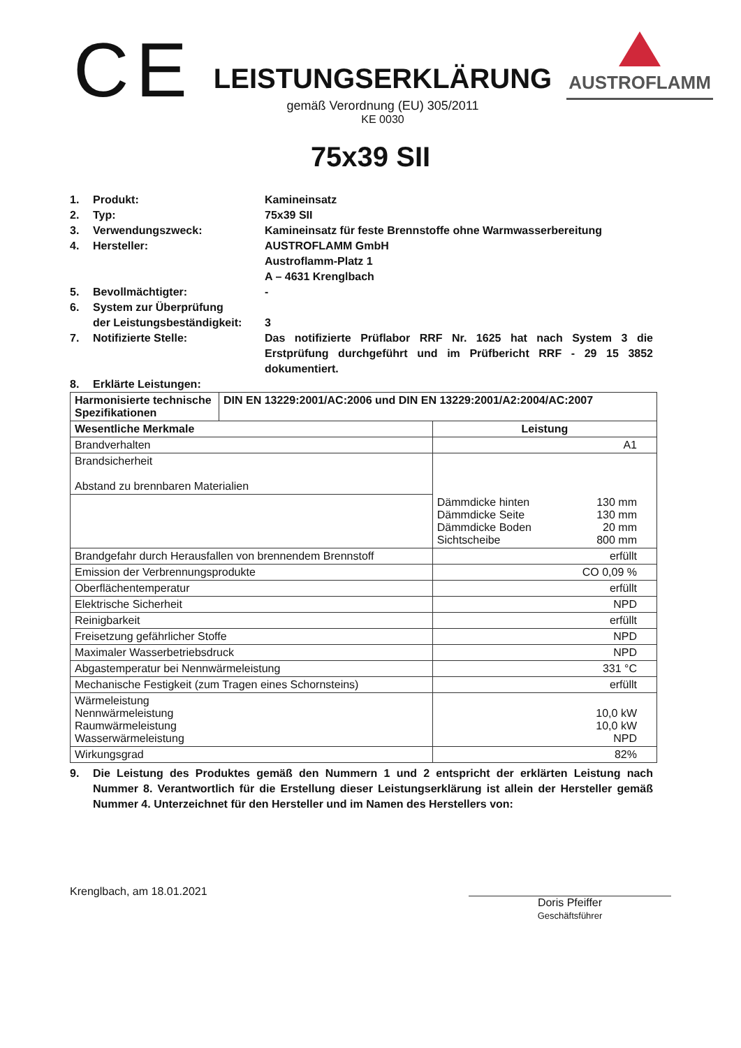CE
LEISTUNGSERKLÄRUNG
gemäß Verordnung (EU) 305/2011
KE 0030
AUSTROFLAMM
75x39 SII
1. Produkt: Kamineinsatz
2. Typ: 75x39 SII
3. Verwendungszweck: Kamineinsatz für feste Brennstoffe ohne Warmwasserbereitung
4. Hersteller: AUSTROFLAMM GmbH
Austroflamm-Platz 1
A – 4631 Krenglbach
5. Bevollmächtigter: -
6. System zur Überprüfung
der Leistungsbeständigkeit:
3
7. Notifizierte Stelle: Das notifizierte Prüflabor RRF Nr. 1625 hat nach System 3 die Erstprüfung durchgeführt und im Prüfbericht RRF - 29 15 3852 dokumentiert.
8. Erklärte Leistungen:
| Harmonisierte technische Spezifikationen | DIN EN 13229:2001/AC:2006 und DIN EN 13229:2001/A2:2004/AC:2007 | | |
| --- | --- | --- | --- |
| Wesentliche Merkmale | | Leistung | |
| Brandverhalten | | A1 | |
| Brandsicherheit Abstand zu brennbaren Materialien | | | |
| | | Dämmdicke hinten Dämmdicke Seite Dämmdicke Boden Sichtscheibe | 130 mm 130 mm 20 mm 800 mm |
| Brandgefahr durch Herausfallen von brennendem Brennstoff | | erfüllt | |
| Emission der Verbrennungsprodukte | | CO 0,09 % | |
| Oberflächentemperatur | | erfüllt | |
| Elektrische Sicherheit | | NPD | |
| Reinigbarkeit | | erfüllt | |
| Freisetzung gefährlicher Stoffe | | NPD | |
| Maximaler Wasserbetriebsdruck | | NPD | |
| Abgastemperatur bei Nennwärmeleistung | | 331 °C | |
| Mechanische Festigkeit (zum Tragen eines Schornsteins) | | erfüllt | |
| Wärmeleistung Nennwärmeleistung Raumwärmeleistung Wasserwärmeleistung | | 10,0 kW 10,0 kW NPD | |
| Wirkungsgrad | | 82% | |
9. Die Leistung des Produktes gemäß den Nummern 1 und 2 entspricht der erklärten Leistung nach Nummer 8. Verantwortlich für die Erstellung dieser Leistungserklärung ist allein der Hersteller gemäß Nummer 4. Unterzeichnet für den Hersteller und im Namen des Herstellers von:
Krenglbach, am 18.01.2021
Doris Pfeiffer
Geschäftsführer